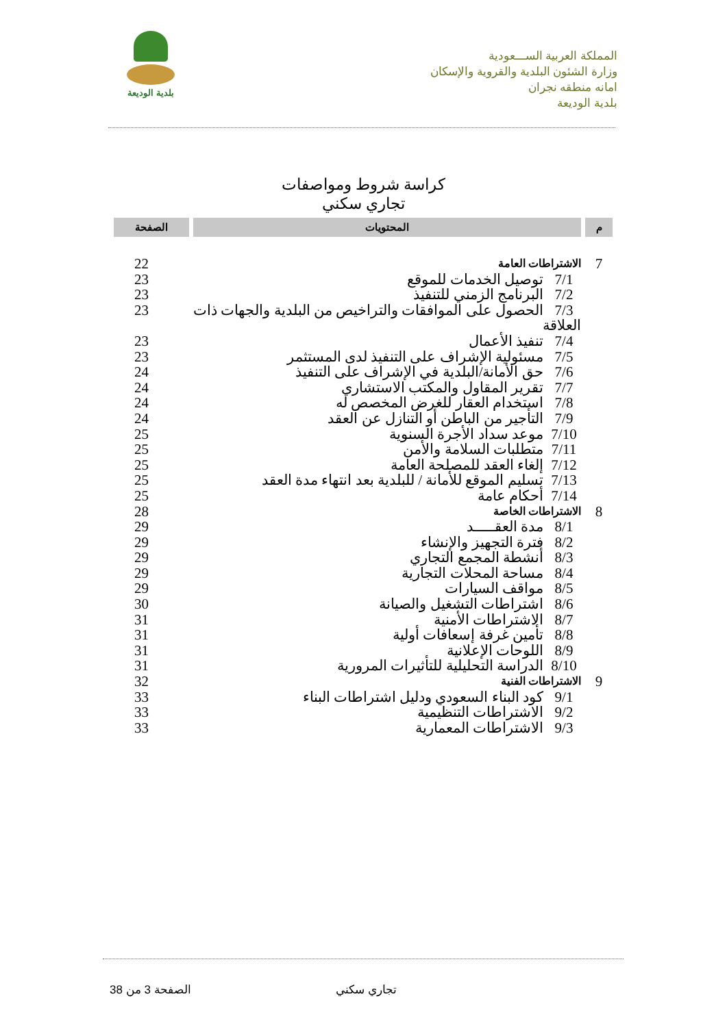بلدية الوديعة
المملكة العربية الســـعودية
وزارة الشئون البلدية والقروية والإسكان
امانه منطقه نجران
بلدية الوديعة
كراسة شروط ومواصفات
تجاري سكني
| م | المحتويات | الصفحة |
| --- | --- | --- |
| 7 | الاشتراطات العامة | 22 |
| | 7/1 توصيل الخدمات للموقع | 23 |
| | 7/2 البرنامج الزمني للتنفيذ | 23 |
| | 7/3 الحصول على الموافقات والتراخيص من البلدية والجهات ذات العلاقة | 23 |
| | 7/4 تنفيذ الأعمال | 23 |
| | 7/5 مسئولية الإشراف على التنفيذ لدى المستثمر | 23 |
| | 7/6 حق الأمانة/البلدية في الإشراف على التنفيذ | 24 |
| | 7/7 تقرير المقاول والمكتب الاستشاري | 24 |
| | 7/8 استخدام العقار للغرض المخصص له | 24 |
| | 7/9 التأجير من الباطن أو التنازل عن العقد | 24 |
| | 7/10 موعد سداد الأجرة السنوية | 25 |
| | 7/11 متطلبات السلامة والأمن | 25 |
| | 7/12 إلغاء العقد للمصلحة العامة | 25 |
| | 7/13 تسليم الموقع للأمانة / للبلدية بعد انتهاء مدة العقد | 25 |
| | 7/14 أحكام عامة | 25 |
| 8 | الاشتراطات الخاصة | 28 |
| | 8/1 مدة العقـــــد | 29 |
| | 8/2 فترة التجهيز والإنشاء | 29 |
| | 8/3 أنشطة المجمع التجاري | 29 |
| | 8/4 مساحة المحلات التجارية | 29 |
| | 8/5 مواقف السيارات | 29 |
| | 8/6 اشتراطات التشغيل والصيانة | 30 |
| | 8/7 الاشتراطات الأمنية | 31 |
| | 8/8 تأمين غرفة إسعافات أولية | 31 |
| | 8/9 اللوحات الإعلانية | 31 |
| | 8/10 الدراسة التحليلية للتأثيرات المرورية | 31 |
| 9 | الاشتراطات الفنية | 32 |
| | 9/1 كود البناء السعودي ودليل اشتراطات البناء | 33 |
| | 9/2 الاشتراطات التنظيمية | 33 |
| | 9/3 الاشتراطات المعمارية | 33 |
تجاري سكني
الصفحة 3 من 38